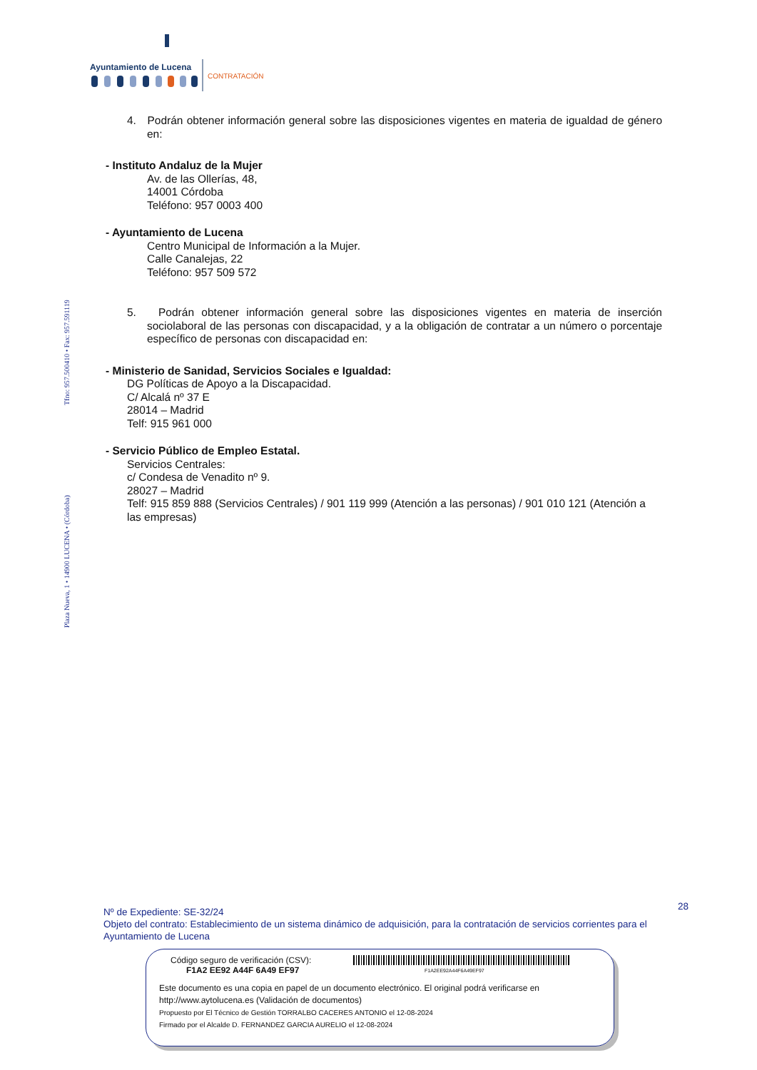Ayuntamiento de Lucena
CONTRATACIÓN
Plaza Nueva, 1 • 14900 LUCENA • (Córdoba) Tfno: 957.500410 • Fax: 957.591119
4. Podrán obtener información general sobre las disposiciones vigentes en materia de igualdad de género en:
- Instituto Andaluz de la Mujer
Av. de las Ollerías, 48,
14001 Córdoba
Teléfono: 957 0003 400
- Ayuntamiento de Lucena
Centro Municipal de Información a la Mujer.
Calle Canalejas, 22
Teléfono: 957 509 572
5. Podrán obtener información general sobre las disposiciones vigentes en materia de inserción sociolaboral de las personas con discapacidad, y a la obligación de contratar a un número o porcentaje específico de personas con discapacidad en:
- Ministerio de Sanidad, Servicios Sociales e Igualdad:
DG Políticas de Apoyo a la Discapacidad.
C/ Alcalá nº 37 E
28014 – Madrid
Telf: 915 961 000
- Servicio Público de Empleo Estatal.
Servicios Centrales:
c/ Condesa de Venadito nº 9.
28027 – Madrid
Telf: 915 859 888 (Servicios Centrales) / 901 119 999 (Atención a las personas) / 901 010 121 (Atención a las empresas)
28 Nº de Expediente: SE-32/24
Objeto del contrato: Establecimiento de un sistema dinámico de adquisición, para la contratación de servicios corrientes para el Ayuntamiento de Lucena
Código seguro de verificación (CSV):
F1A2 EE92 A44F 6A49 EF97
F1A2EE92A44F6A49EF97
Este documento es una copia en papel de un documento electrónico. El original podrá verificarse en
http://www.aytolucena.es (Validación de documentos)
Propuesto por El Técnico de Gestión TORRALBO CACERES ANTONIO el 12-08-2024
Firmado por el Alcalde D. FERNANDEZ GARCIA AURELIO el 12-08-2024